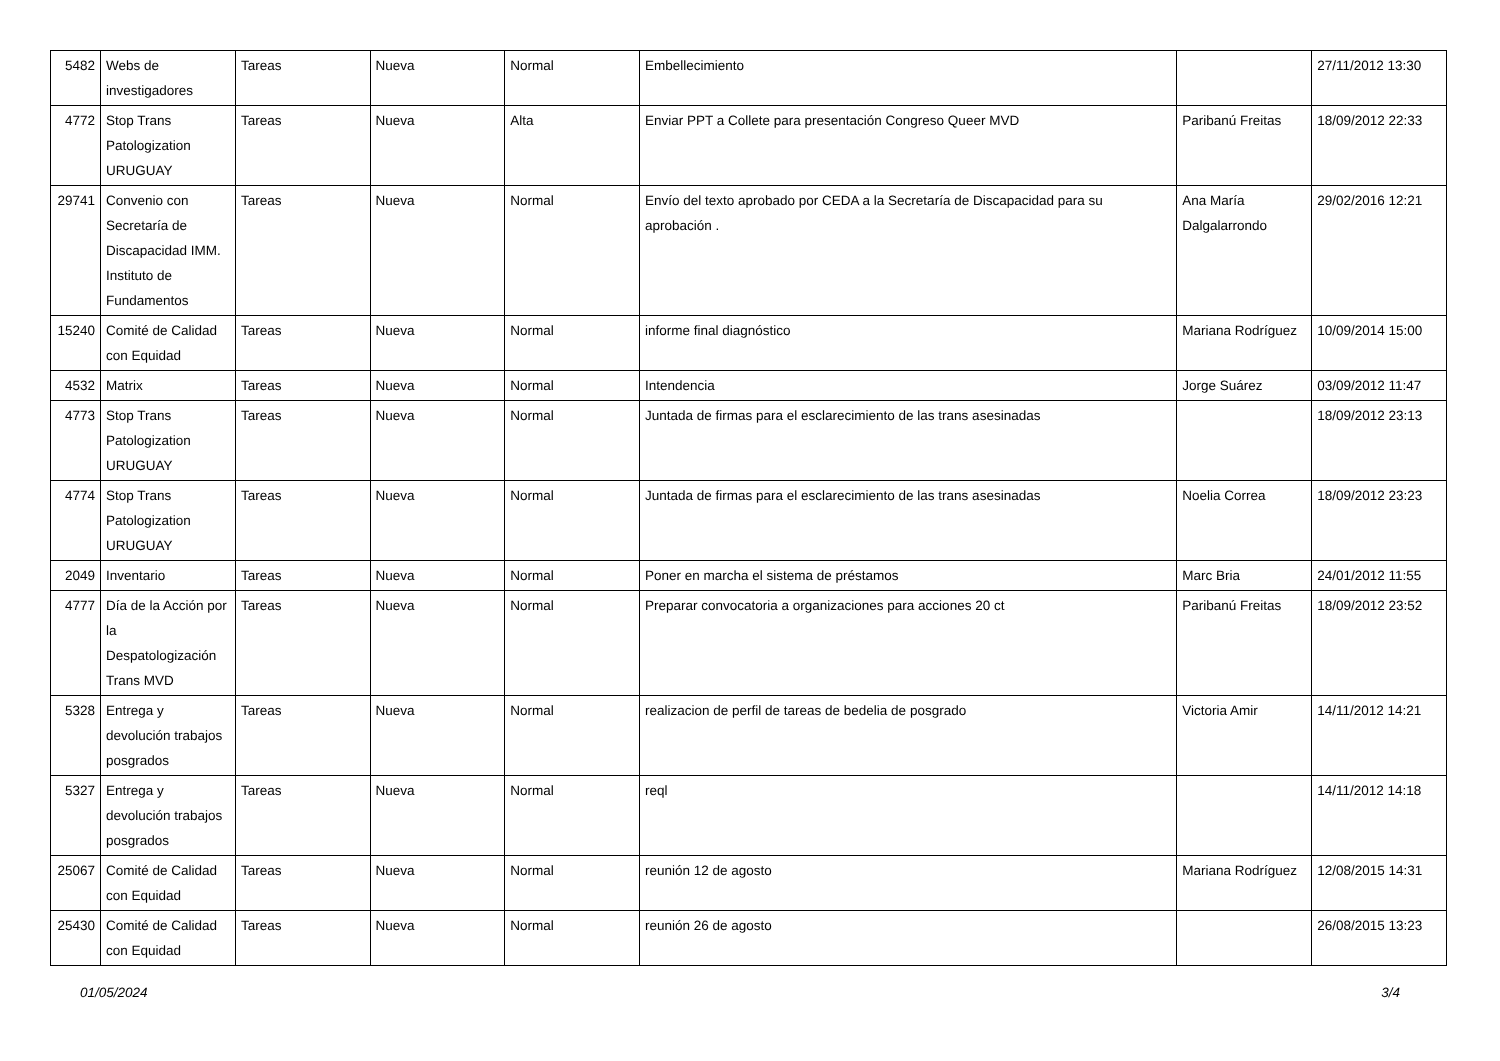| 5482 | Webs de investigadores | Tareas | Nueva | Normal | Embellecimiento | | 27/11/2012 13:30 |
| 4772 | Stop Trans Patologization URUGUAY | Tareas | Nueva | Alta | Enviar PPT a Collete para presentación Congreso Queer MVD | Paribanú Freitas | 18/09/2012 22:33 |
| 29741 | Convenio con Secretaría de Discapacidad IMM. Instituto de Fundamentos | Tareas | Nueva | Normal | Envío del texto aprobado por CEDA a la Secretaría de Discapacidad para su aprobación . | Ana María Dalgalarrondo | 29/02/2016 12:21 |
| 15240 | Comité de Calidad con Equidad | Tareas | Nueva | Normal | informe final diagnóstico | Mariana Rodríguez | 10/09/2014 15:00 |
| 4532 | Matrix | Tareas | Nueva | Normal | Intendencia | Jorge Suárez | 03/09/2012 11:47 |
| 4773 | Stop Trans Patologization URUGUAY | Tareas | Nueva | Normal | Juntada de firmas para el esclarecimiento de las trans asesinadas | | 18/09/2012 23:13 |
| 4774 | Stop Trans Patologization URUGUAY | Tareas | Nueva | Normal | Juntada de firmas para el esclarecimiento de las trans asesinadas | Noelia Correa | 18/09/2012 23:23 |
| 2049 | Inventario | Tareas | Nueva | Normal | Poner en marcha el sistema de préstamos | Marc Bria | 24/01/2012 11:55 |
| 4777 | Día de la Acción por la Despatologización Trans MVD | Tareas | Nueva | Normal | Preparar convocatoria a organizaciones para acciones 20 ct | Paribanú Freitas | 18/09/2012 23:52 |
| 5328 | Entrega y devolución trabajos posgrados | Tareas | Nueva | Normal | realizacion de perfil de tareas de bedelia de posgrado | Victoria Amir | 14/11/2012 14:21 |
| 5327 | Entrega y devolución trabajos posgrados | Tareas | Nueva | Normal | reql | | 14/11/2012 14:18 |
| 25067 | Comité de Calidad con Equidad | Tareas | Nueva | Normal | reunión 12 de agosto | Mariana Rodríguez | 12/08/2015 14:31 |
| 25430 | Comité de Calidad con Equidad | Tareas | Nueva | Normal | reunión 26 de agosto | | 26/08/2015 13:23 |
01/05/2024 3/4